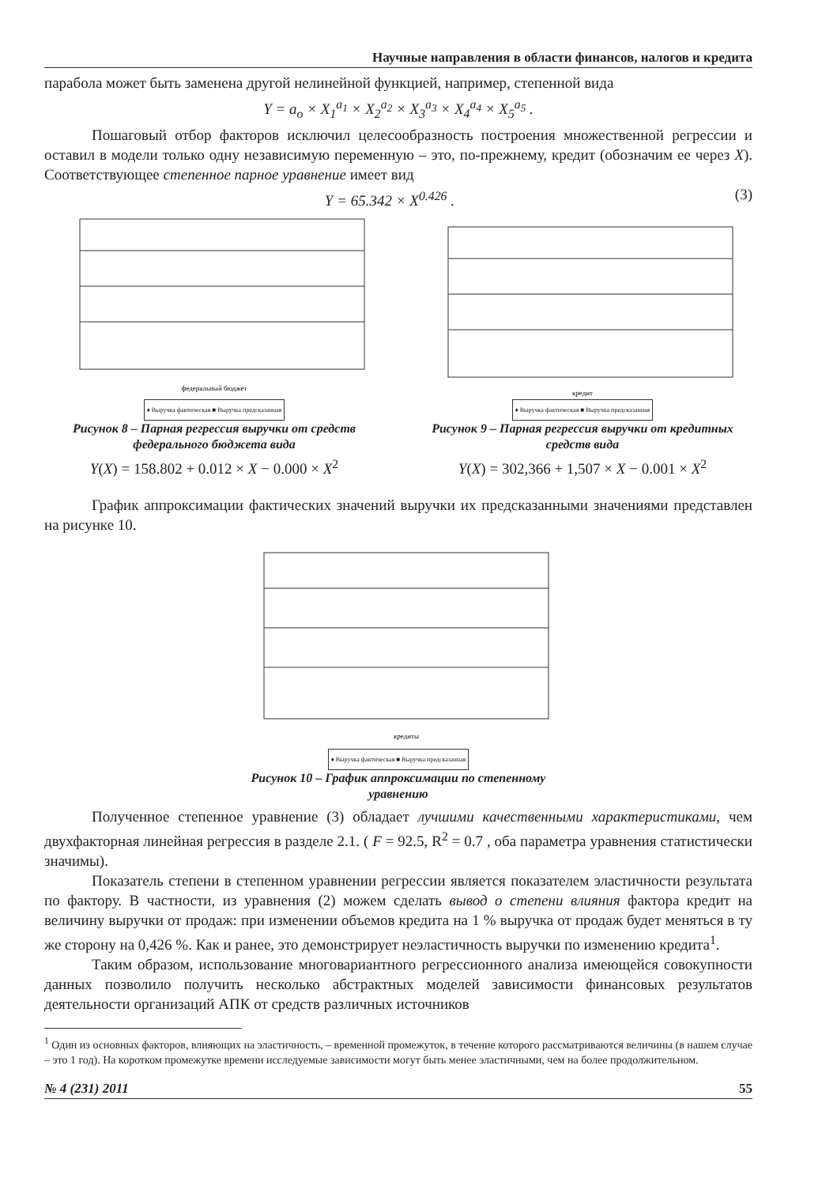Научные направления в области финансов, налогов и кредита
парабола может быть заменена другой нелинейной функцией, например, степенной вида
Y = a<sub>o</sub> × X<sub>1</sub><sup>a<sub>1</sub></sup> × X<sub>2</sub><sup>a<sub>2</sub></sup> × X<sub>3</sub><sup>a<sub>3</sub></sup> × X<sub>4</sub><sup>a<sub>4</sub></sup> × X<sub>5</sub><sup>a<sub>5</sub></sup> .
Пошаговый отбор факторов исключил целесообразность построения множественной регрессии и оставил в модели только одну независимую переменную – это, по-прежнему, кредит (обозначим ее через X). Соответствующее степенное парное уравнение имеет вид
Y = 65.342 × X<sup>0.426</sup> . (3)
федеральный бюджет
♦ Выручка фактическая ■ Выручка предсказанная
Рисунок 8 – Парная регрессия выручки от средств федерального бюджета вида
Y(X) = 158.802 + 0.012 × X − 0.000 × X<sup>2</sup>
кредит
♦ Выручка фактическая ■ Выручка предсказанная
Рисунок 9 – Парная регрессия выручки от кредитных средств вида
Y(X) = 302,366 + 1,507 × X − 0.001 × X<sup>2</sup>
График аппроксимации фактических значений выручки их предсказанными значениями представлен на рисунке 10.
кредиты
♦ Выручка фактическая ■ Выручка предсказанная
Рисунок 10 – График аппроксимации по степенному
уравнению
Полученное степенное уравнение (3) обладает лучшими качественными характеристиками, чем двухфакторная линейная регрессия в разделе 2.1. ( F = 92.5, R<sup>2</sup> = 0.7 , оба параметра уравнения статистически значимы).
Показатель степени в степенном уравнении регрессии является показателем эластичности результата по фактору. В частности, из уравнения (2) можем сделать вывод о степени влияния фактора кредит на величину выручки от продаж: при изменении объемов кредита на 1 % выручка от продаж будет меняться в ту же сторону на 0,426 %. Как и ранее, это демонстрирует неэластичность выручки по изменению кредита<sup>1</sup>.
Таким образом, использование многовариантного регрессионного анализа имеющейся совокупности данных позволило получить несколько абстрактных моделей зависимости финансовых результатов деятельности организаций АПК от средств различных источников
<sup>1</sup> Один из основных факторов, влияющих на эластичность, – временной промежуток, в течение которого рассматриваются величины (в нашем случае – это 1 год). На коротком промежутке времени исследуемые зависимости могут быть менее эластичными, чем на более продолжительном.
№ 4 (231) 2011 55